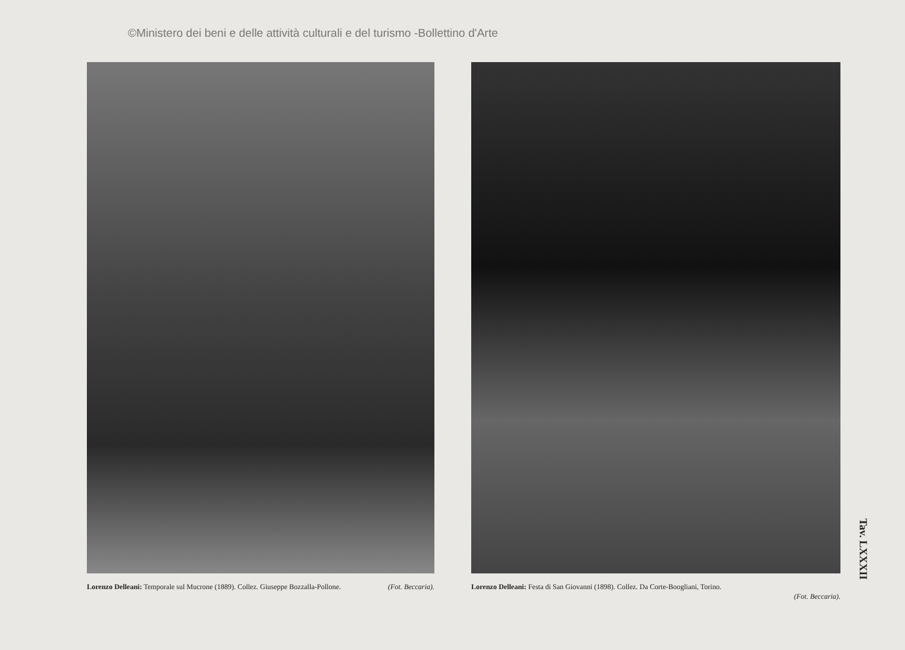©Ministero dei beni e delle attività culturali e del turismo -Bollettino d'Arte
Lorenzo Delleani: Temporale sul Mucrone (1889). Collez. Giuseppe Bozzalla-Pollone. (Fot. Beccaria).
Lorenzo Delleani: Festa di San Giovanni (1898). Collez. Da Corte-Boogliani, Torino.
(Fot. Beccaria).
Tav. LXXXII